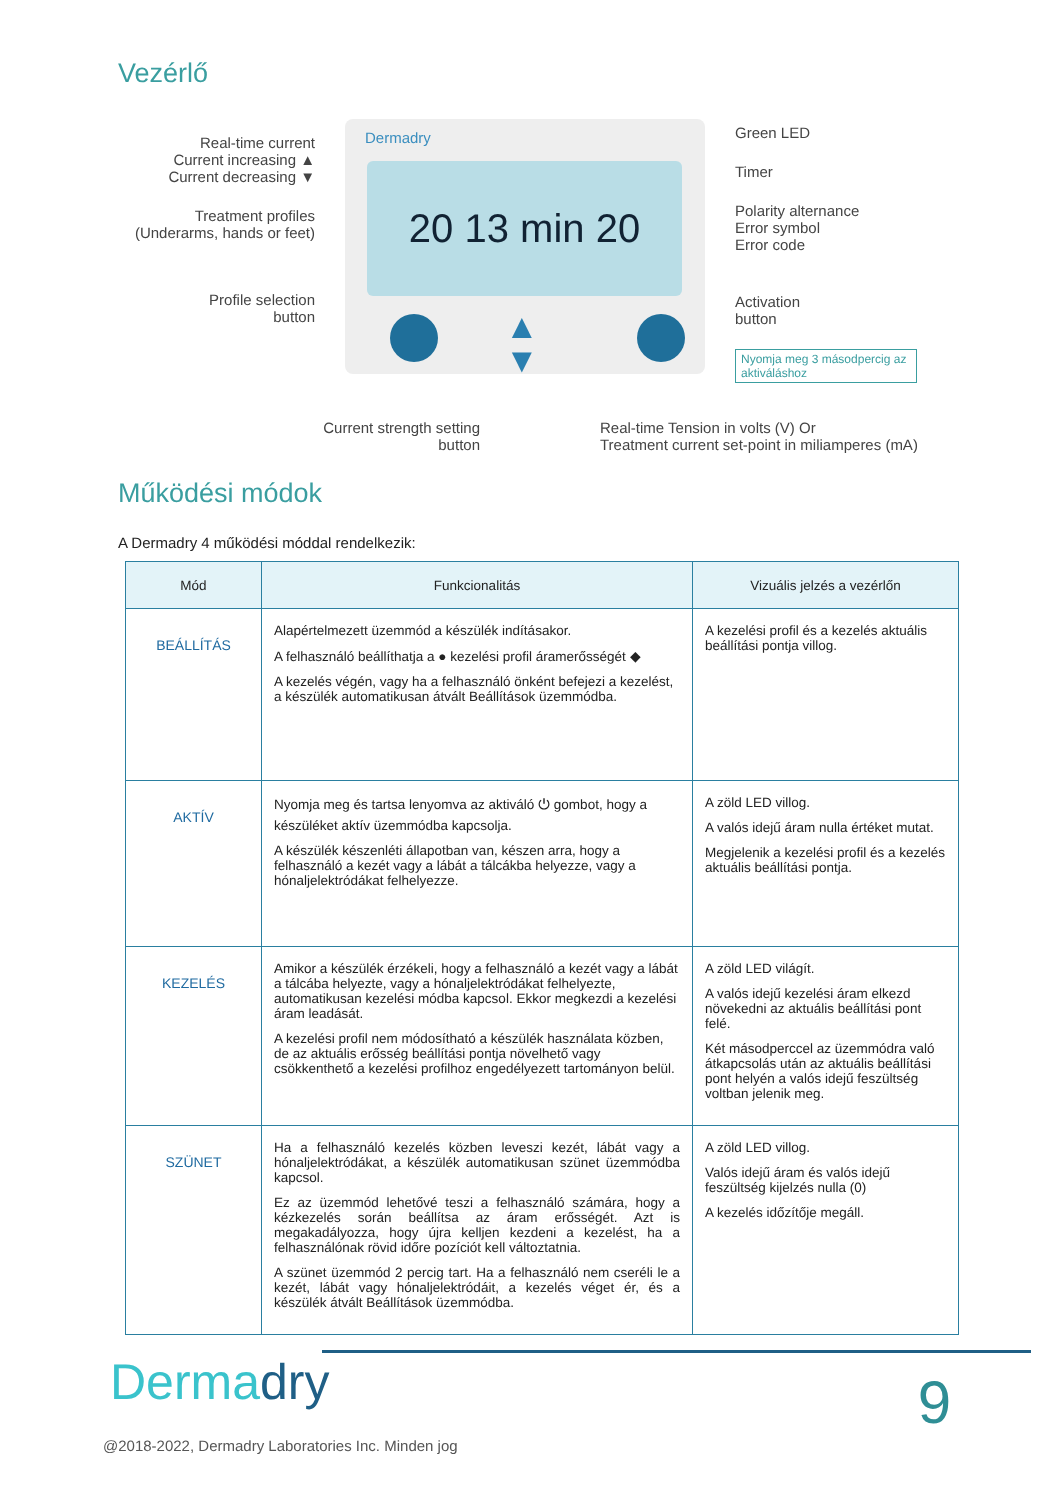Vezérlő
Real-time current
Current increasing ▲
Current decreasing ▼
Treatment profiles
(Underarms, hands or feet)
Profile selection
button
Dermadry
20 13 min 20
▲
▼
Green LED
Timer
Polarity alternance
Error symbol
Error code
Activation
button
Nyomja meg 3 másodpercig az aktiváláshoz
Current strength setting
button
Real-time Tension in volts (V) Or
Treatment current set-point in miliamperes (mA)
Működési módok
A Dermadry 4 működési móddal rendelkezik:
| Mód | Funkcionalitás | Vizuális jelzés a vezérlőn |
| --- | --- | --- |
| BEÁLLÍTÁS | Alapértelmezett üzemmód a készülék indításakor. A felhasználó beállíthatja a ● kezelési profil áramerősségét ◆ A kezelés végén, vagy ha a felhasználó önként befejezi a kezelést, a készülék automatikusan átvált Beállítások üzemmódba. | A kezelési profil és a kezelés aktuális beállítási pontja villog. |
| AKTÍV | Nyomja meg és tartsa lenyomva az aktiváló ⏻ gombot, hogy a készüléket aktív üzemmódba kapcsolja. A készülék készenléti állapotban van, készen arra, hogy a felhasználó a kezét vagy a lábát a tálcákba helyezze, vagy a hónaljelektródákat felhelyezze. | A zöld LED villog. A valós idejű áram nulla értéket mutat. Megjelenik a kezelési profil és a kezelés aktuális beállítási pontja. |
| KEZELÉS | Amikor a készülék érzékeli, hogy a felhasználó a kezét vagy a lábát a tálcába helyezte, vagy a hónaljelektródákat felhelyezte, automatikusan kezelési módba kapcsol. Ekkor megkezdi a kezelési áram leadását. A kezelési profil nem módosítható a készülék használata közben, de az aktuális erősség beállítási pontja növelhető vagy csökkenthető a kezelési profilhoz engedélyezett tartományon belül. | A zöld LED világít. A valós idejű kezelési áram elkezd növekedni az aktuális beállítási pont felé. Két másodperccel az üzemmódra való átkapcsolás után az aktuális beállítási pont helyén a valós idejű feszültség voltban jelenik meg. |
| SZÜNET | Ha a felhasználó kezelés közben leveszi kezét, lábát vagy a hónaljelektródákat, a készülék automatikusan szünet üzemmódba kapcsol. Ez az üzemmód lehetővé teszi a felhasználó számára, hogy a kézkezelés során beállítsa az áram erősségét. Azt is megakadályozza, hogy újra kelljen kezdeni a kezelést, ha a felhasználónak rövid időre pozíciót kell változtatnia. A szünet üzemmód 2 percig tart. Ha a felhasználó nem cseréli le a kezét, lábát vagy hónaljelektródáit, a kezelés véget ér, és a készülék átvált Beállítások üzemmódba. | A zöld LED villog. Valós idejű áram és valós idejű feszültség kijelzés nulla (0) A kezelés időzítője megáll. |
Dermadry
9
@2018-2022, Dermadry Laboratories Inc. Minden jog